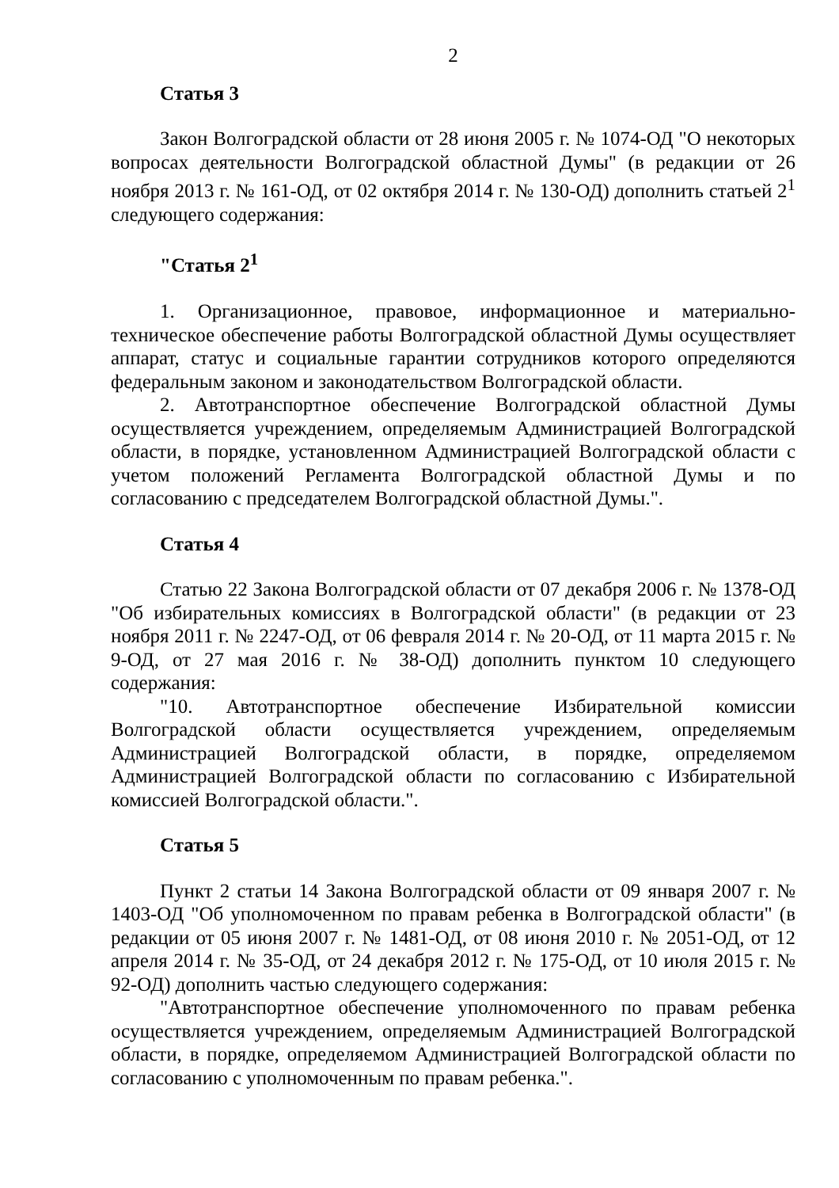2
Статья 3
Закон Волгоградской области от 28 июня 2005 г. № 1074-ОД "О некоторых вопросах деятельности Волгоградской областной Думы" (в редакции от 26 ноября 2013 г. № 161-ОД, от 02 октября 2014 г. № 130-ОД) дополнить статьей 2<sup>1</sup> следующего содержания:
"Статья 2<sup>1</sup>
1. Организационное, правовое, информационное и материально-техническое обеспечение работы Волгоградской областной Думы осуществляет аппарат, статус и социальные гарантии сотрудников которого определяются федеральным законом и законодательством Волгоградской области.
2. Автотранспортное обеспечение Волгоградской областной Думы осуществляется учреждением, определяемым Администрацией Волгоградской области, в порядке, установленном Администрацией Волгоградской области с учетом положений Регламента Волгоградской областной Думы и по согласованию с председателем Волгоградской областной Думы.".
Статья 4
Статью 22 Закона Волгоградской области от 07 декабря 2006 г. № 1378-ОД "Об избирательных комиссиях в Волгоградской области" (в редакции от 23 ноября 2011 г. № 2247-ОД, от 06 февраля 2014 г. № 20-ОД, от 11 марта 2015 г. № 9-ОД, от 27 мая 2016 г. № 38-ОД) дополнить пунктом 10 следующего содержания:
"10. Автотранспортное обеспечение Избирательной комиссии Волгоградской области осуществляется учреждением, определяемым Администрацией Волгоградской области, в порядке, определяемом Администрацией Волгоградской области по согласованию с Избирательной комиссией Волгоградской области.".
Статья 5
Пункт 2 статьи 14 Закона Волгоградской области от 09 января 2007 г. № 1403-ОД "Об уполномоченном по правам ребенка в Волгоградской области" (в редакции от 05 июня 2007 г. № 1481-ОД, от 08 июня 2010 г. № 2051-ОД, от 12 апреля 2014 г. № 35-ОД, от 24 декабря 2012 г. № 175-ОД, от 10 июля 2015 г. № 92-ОД) дополнить частью следующего содержания:
"Автотранспортное обеспечение уполномоченного по правам ребенка осуществляется учреждением, определяемым Администрацией Волгоградской области, в порядке, определяемом Администрацией Волгоградской области по согласованию с уполномоченным по правам ребенка.".